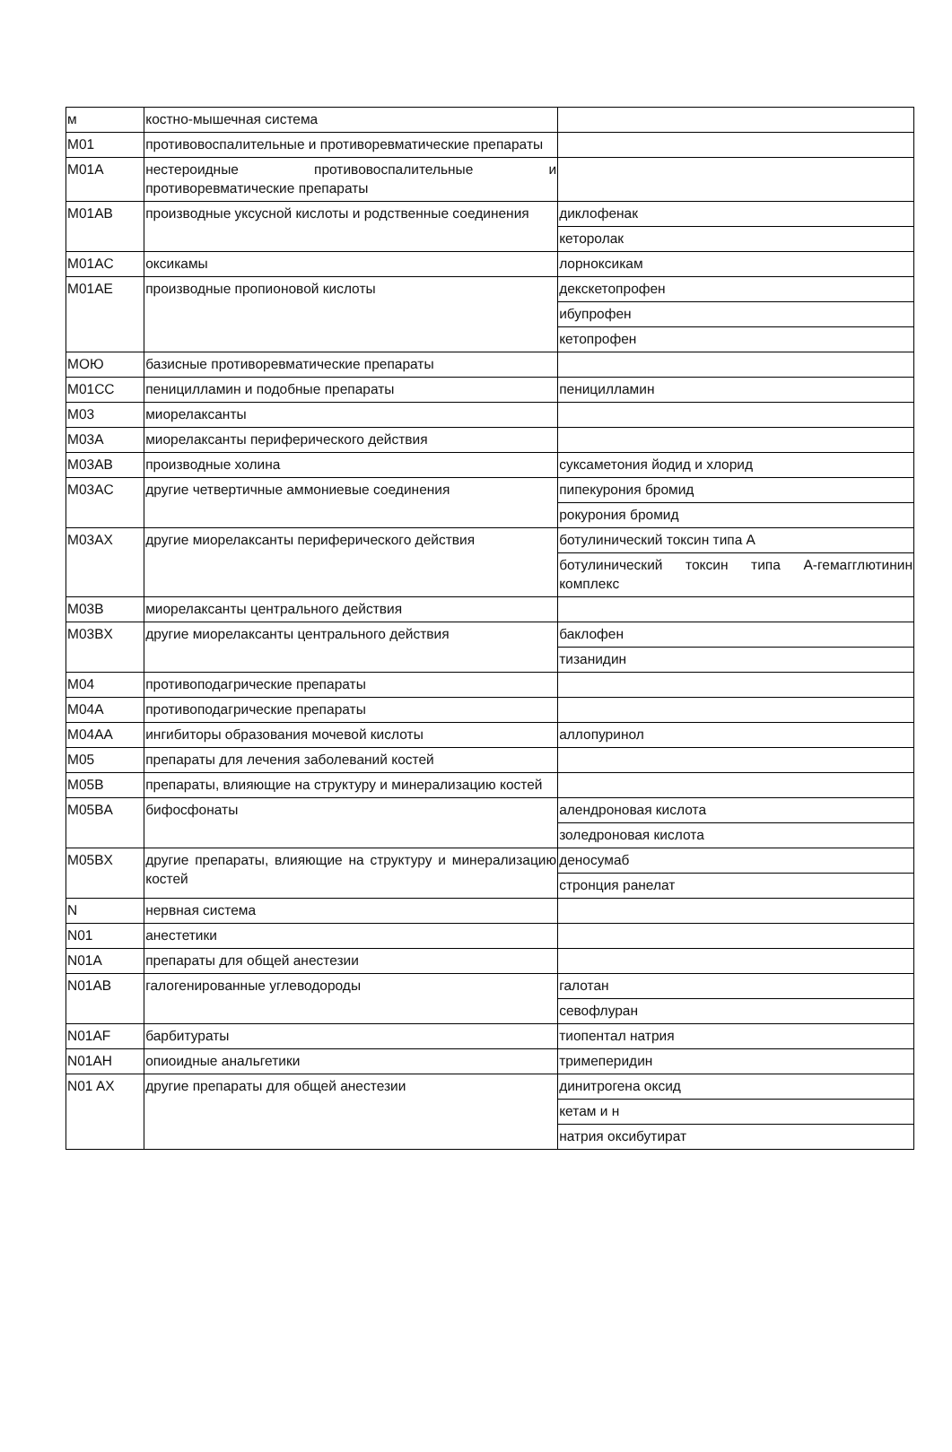| м | костно-мышечная система | |
| M01 | противовоспалительные и противоревматические препараты | |
| M01A | нестероидные противовоспалительные и противоревматические препараты | |
| M01AB | производные уксусной кислоты и родственные соединения | диклофенак |
| | | кеторолак |
| M01AC | оксикамы | лорноксикам |
| M01AE | производные пропионовой кислоты | декскетопрофен |
| | | ибупрофен |
| | | кетопрофен |
| МОЮ | базисные противоревматические препараты | |
| M01CC | пеницилламин и подобные препараты | пеницилламин |
| M03 | миорелаксанты | |
| M03A | миорелаксанты периферического действия | |
| M03AB | производные холина | суксаметония йодид и хлорид |
| M03AC | другие четвертичные аммониевые соединения | пипекурония бромид |
| | | рокурония бромид |
| M03AX | другие миорелаксанты периферического действия | ботулинический токсин типа А |
| | | ботулинический токсин типа А-гемагглютинин комплекс |
| M03B | миорелаксанты центрального действия | |
| M03BX | другие миорелаксанты центрального действия | баклофен |
| | | тизанидин |
| M04 | противоподагрические препараты | |
| M04A | противоподагрические препараты | |
| M04AA | ингибиторы образования мочевой кислоты | аллопуринол |
| M05 | препараты для лечения заболеваний костей | |
| M05B | препараты, влияющие на структуру и минерализацию костей | |
| M05BA | бифосфонаты | алендроновая кислота |
| | | золедроновая кислота |
| M05BX | другие препараты, влияющие на структуру и минерализацию костей | деносумаб |
| | | стронция ранелат |
| N | нервная система | |
| N01 | анестетики | |
| N01A | препараты для общей анестезии | |
| N01AB | галогенированные углеводороды | галотан |
| | | севофлуран |
| N01AF | барбитураты | тиопентал натрия |
| N01AH | опиоидные анальгетики | тримеперидин |
| N01 AX | другие препараты для общей анестезии | динитрогена оксид |
| | | кетам и н |
| | | натрия оксибутират |